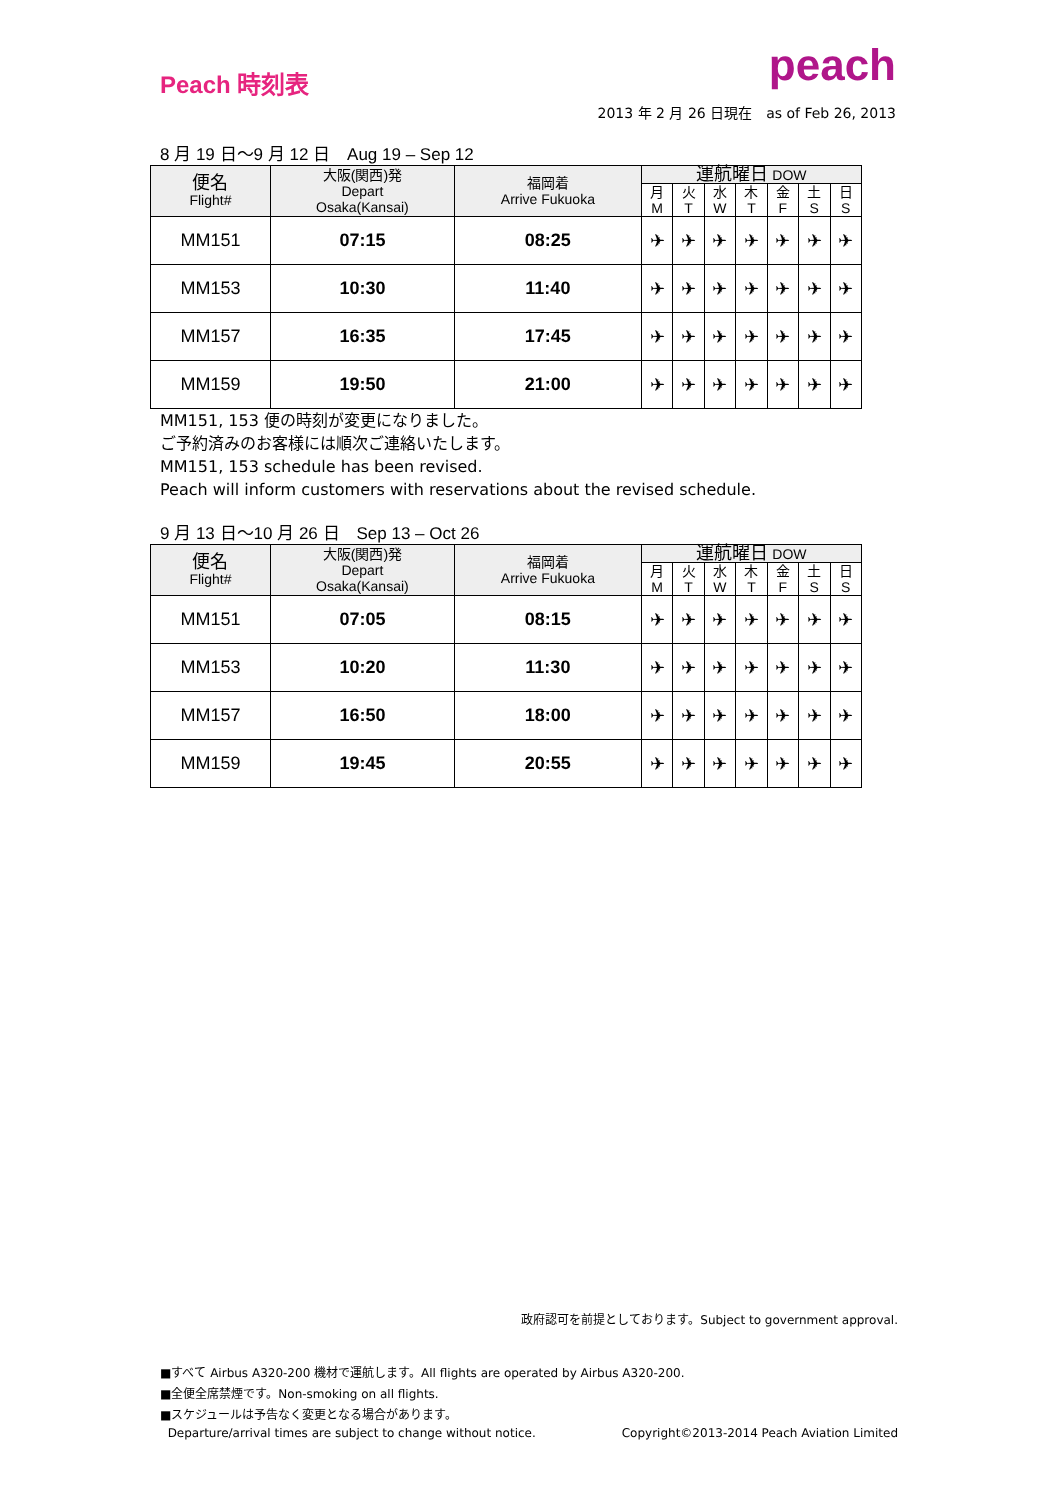Peach 時刻表
peach
2013 年 2 月 26 日現在　as of Feb 26, 2013
8 月 19 日～9 月 12 日　Aug 19 – Sep 12
| 便名 Flight# | 大阪(関西)発 Depart Osaka(Kansai) | 福岡着 Arrive Fukuoka | 運航曜日 DOW | | | | | | |
| --- | --- | --- | --- | --- | --- | --- | --- | --- | --- |
| | | | 月 M | 火 T | 水 W | 木 T | 金 F | 土 S | 日 S |
| MM151 | 07:15 | 08:25 | ✈ | ✈ | ✈ | ✈ | ✈ | ✈ | ✈ |
| MM153 | 10:30 | 11:40 | ✈ | ✈ | ✈ | ✈ | ✈ | ✈ | ✈ |
| MM157 | 16:35 | 17:45 | ✈ | ✈ | ✈ | ✈ | ✈ | ✈ | ✈ |
| MM159 | 19:50 | 21:00 | ✈ | ✈ | ✈ | ✈ | ✈ | ✈ | ✈ |
MM151, 153 便の時刻が変更になりました。
ご予約済みのお客様には順次ご連絡いたします。
MM151, 153 schedule has been revised.
Peach will inform customers with reservations about the revised schedule.
9 月 13 日～10 月 26 日　Sep 13 – Oct 26
| 便名 Flight# | 大阪(関西)発 Depart Osaka(Kansai) | 福岡着 Arrive Fukuoka | 運航曜日 DOW | | | | | | |
| --- | --- | --- | --- | --- | --- | --- | --- | --- | --- |
| | | | 月 M | 火 T | 水 W | 木 T | 金 F | 土 S | 日 S |
| MM151 | 07:05 | 08:15 | ✈ | ✈ | ✈ | ✈ | ✈ | ✈ | ✈ |
| MM153 | 10:20 | 11:30 | ✈ | ✈ | ✈ | ✈ | ✈ | ✈ | ✈ |
| MM157 | 16:50 | 18:00 | ✈ | ✈ | ✈ | ✈ | ✈ | ✈ | ✈ |
| MM159 | 19:45 | 20:55 | ✈ | ✈ | ✈ | ✈ | ✈ | ✈ | ✈ |
政府認可を前提としております。Subject to government approval.
■すべて Airbus A320-200 機材で運航します。All flights are operated by Airbus A320-200.
■全便全席禁煙です。Non-smoking on all flights.
■スケジュールは予告なく変更となる場合があります。
Departure/arrival times are subject to change without notice. Copyright©2013-2014 Peach Aviation Limited